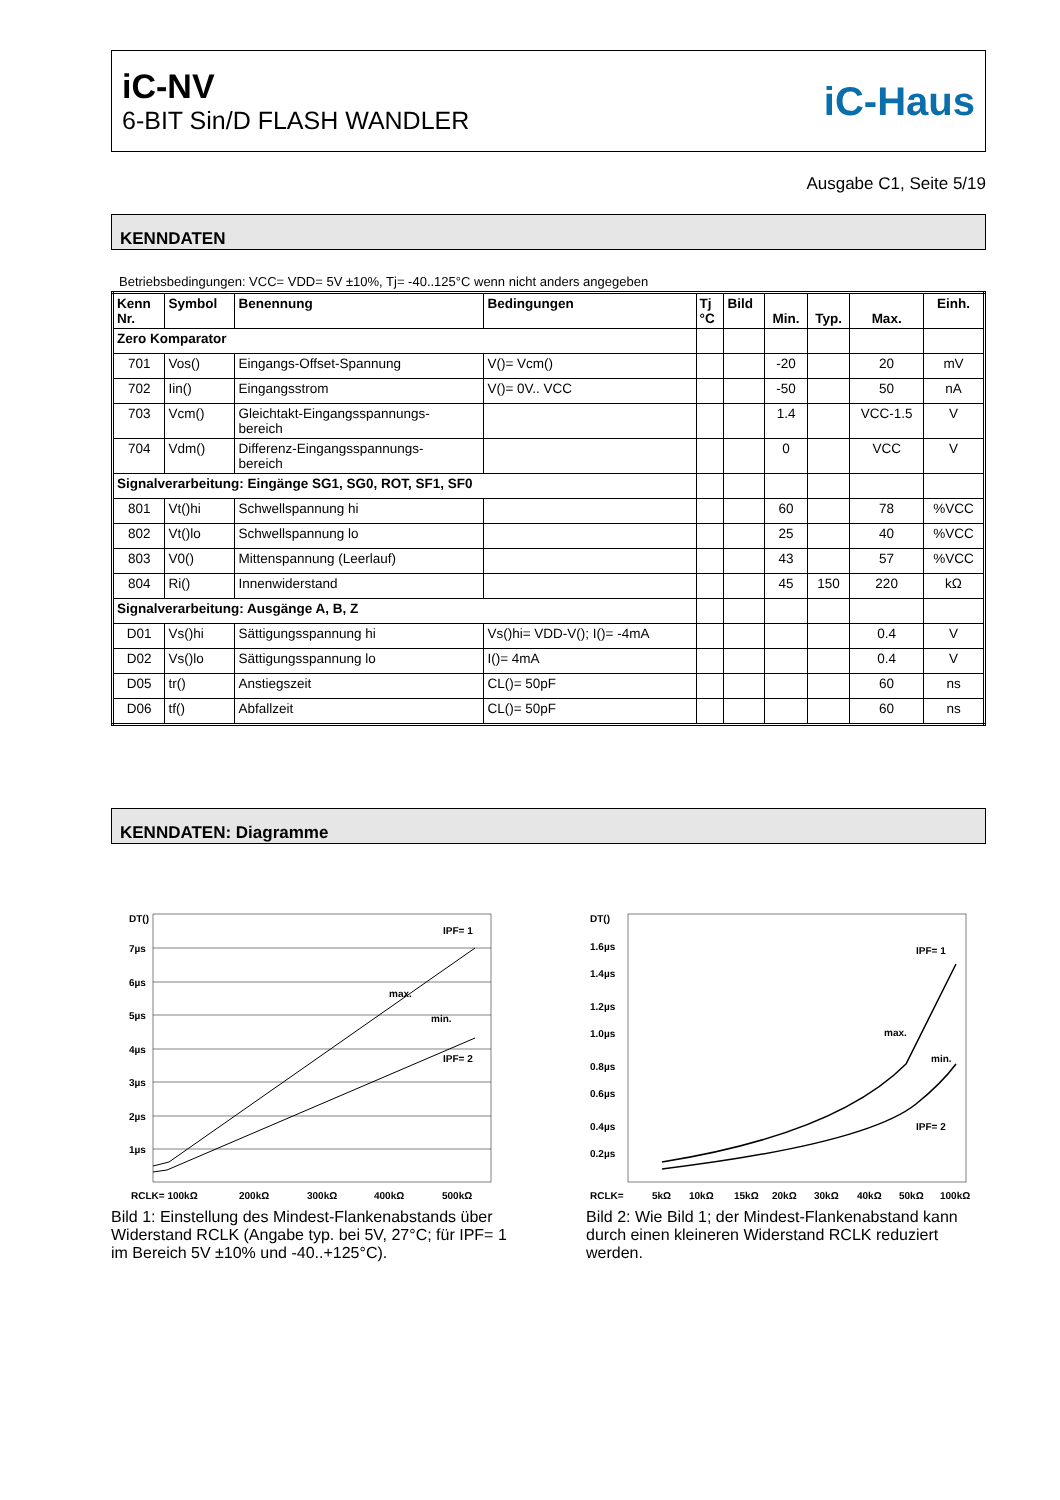iC-NV
6-BIT Sin/D FLASH WANDLER
iC-Haus
Ausgabe C1, Seite 5/19
KENNDATEN
Betriebsbedingungen: VCC= VDD= 5V ±10%, Tj= -40..125°C wenn nicht anders angegeben
| Kenn Nr. | Symbol | Benennung | Bedingungen | Tj °C | Bild | Min. | Typ. | Max. | Einh. |
| --- | --- | --- | --- | --- | --- | --- | --- | --- | --- |
| Zero Komparator | | | | | | | | | |
| 701 | Vos() | Eingangs-Offset-Spannung | V()= Vcm() | | | -20 | | 20 | mV |
| 702 | Iin() | Eingangsstrom | V()= 0V.. VCC | | | -50 | | 50 | nA |
| 703 | Vcm() | Gleichtakt-Eingangsspannungs- bereich | | | | 1.4 | | VCC-1.5 | V |
| 704 | Vdm() | Differenz-Eingangsspannungs- bereich | | | | 0 | | VCC | V |
| Signalverarbeitung: Eingänge SG1, SG0, ROT, SF1, SF0 | | | | | | | | | |
| 801 | Vt()hi | Schwellspannung hi | | | | 60 | | 78 | %VCC |
| 802 | Vt()lo | Schwellspannung lo | | | | 25 | | 40 | %VCC |
| 803 | V0() | Mittenspannung (Leerlauf) | | | | 43 | | 57 | %VCC |
| 804 | Ri() | Innenwiderstand | | | | 45 | 150 | 220 | kΩ |
| Signalverarbeitung: Ausgänge A, B, Z | | | | | | | | | |
| D01 | Vs()hi | Sättigungsspannung hi | Vs()hi= VDD-V(); I()= -4mA | | | | | 0.4 | V |
| D02 | Vs()lo | Sättigungsspannung lo | I()= 4mA | | | | | 0.4 | V |
| D05 | tr() | Anstiegszeit | CL()= 50pF | | | | | 60 | ns |
| D06 | tf() | Abfallzeit | CL()= 50pF | | | | | 60 | ns |
KENNDATEN: Diagramme
DT()
7µs
6µs
5µs
4µs
3µs
2µs
1µs
IPF= 1
max.
min.
IPF= 2
RCLK= 100kΩ
200kΩ
300kΩ
400kΩ
500kΩ
Bild 1: Einstellung des Mindest-Flankenabstands über Widerstand RCLK (Angabe typ. bei 5V, 27°C; für IPF= 1 im Bereich 5V ±10% und -40..+125°C).
DT()
1.6µs
1.4µs
1.2µs
1.0µs
0.8µs
0.6µs
0.4µs
0.2µs
IPF= 1
max.
min.
IPF= 2
RCLK=
5kΩ
10kΩ
15kΩ
20kΩ
30kΩ
40kΩ
50kΩ
100kΩ
Bild 2: Wie Bild 1; der Mindest-Flankenabstand kann durch einen kleineren Widerstand RCLK reduziert werden.